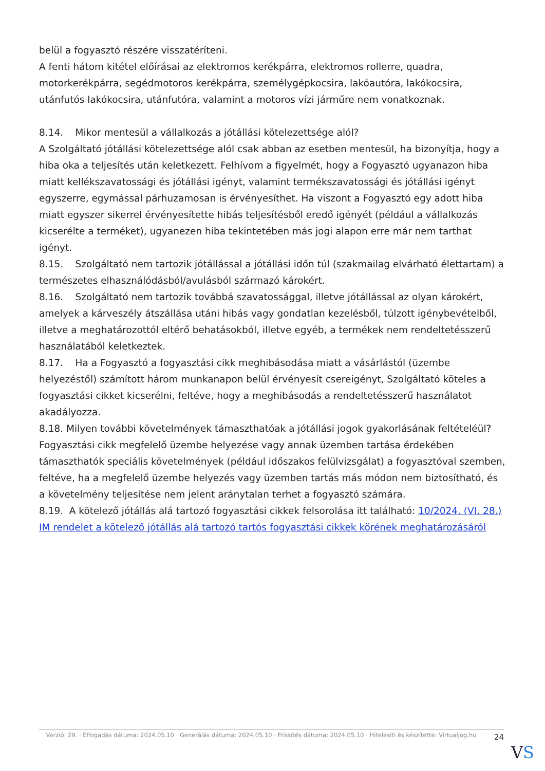belül a fogyasztó részére visszatéríteni.
A fenti hátom kitétel előírásai az elektromos kerékpárra, elektromos rollerre, quadra, motorkerékpárra, segédmotoros kerékpárra, személygépkocsira, lakóautóra, lakókocsira, utánfutós lakókocsira, utánfutóra, valamint a motoros vízi járműre nem vonatkoznak.
8.14. Mikor mentesül a vállalkozás a jótállási kötelezettsége alól?
A Szolgáltató jótállási kötelezettsége alól csak abban az esetben mentesül, ha bizonyítja, hogy a hiba oka a teljesítés után keletkezett. Felhívom a figyelmét, hogy a Fogyasztó ugyanazon hiba miatt kellékszavatossági és jótállási igényt, valamint termékszavatossági és jótállási igényt egyszerre, egymással párhuzamosan is érvényesíthet. Ha viszont a Fogyasztó egy adott hiba miatt egyszer sikerrel érvényesítette hibás teljesítésből eredő igényét (például a vállalkozás kicserélte a terméket), ugyanezen hiba tekintetében más jogi alapon erre már nem tarthat igényt.
8.15. Szolgáltató nem tartozik jótállással a jótállási időn túl (szakmailag elvárható élettartam) a természetes elhasználódásból/avulásból származó károkért.
8.16. Szolgáltató nem tartozik továbbá szavatossággal, illetve jótállással az olyan károkért, amelyek a kárveszély átszállása utáni hibás vagy gondatlan kezelésből, túlzott igénybevételből, illetve a meghatározottól eltérő behatásokból, illetve egyéb, a termékek nem rendeltetésszerű használatából keletkeztek.
8.17. Ha a Fogyasztó a fogyasztási cikk meghibásodása miatt a vásárlástól (üzembe helyezéstől) számított három munkanapon belül érvényesít csereigényt, Szolgáltató köteles a fogyasztási cikket kicserélni, feltéve, hogy a meghibásodás a rendeltetésszerű használatot akadályozza.
8.18. Milyen további követelmények támaszthatóak a jótállási jogok gyakorlásának feltételéül?
Fogyasztási cikk megfelelő üzembe helyezése vagy annak üzemben tartása érdekében támaszthatók speciális követelmények (például időszakos felülvizsgálat) a fogyasztóval szemben, feltéve, ha a megfelelő üzembe helyezés vagy üzemben tartás más módon nem biztosítható, és a követelmény teljesítése nem jelent aránytalan terhet a fogyasztó számára.
8.19. A kötelező jótállás alá tartozó fogyasztási cikkek felsorolása itt található: 10/2024. (VI. 28.) IM rendelet a kötelező jótállás alá tartozó tartós fogyasztási cikkek körének meghatározásáról
Verzió: 29. · Elfogadás dátuma: 2024.05.10 · Generálás dátuma: 2024.05.10 · Frissítés dátuma: 2024.05.10 · Hitelesíti és készítette: Virtualjog.hu
24
VS